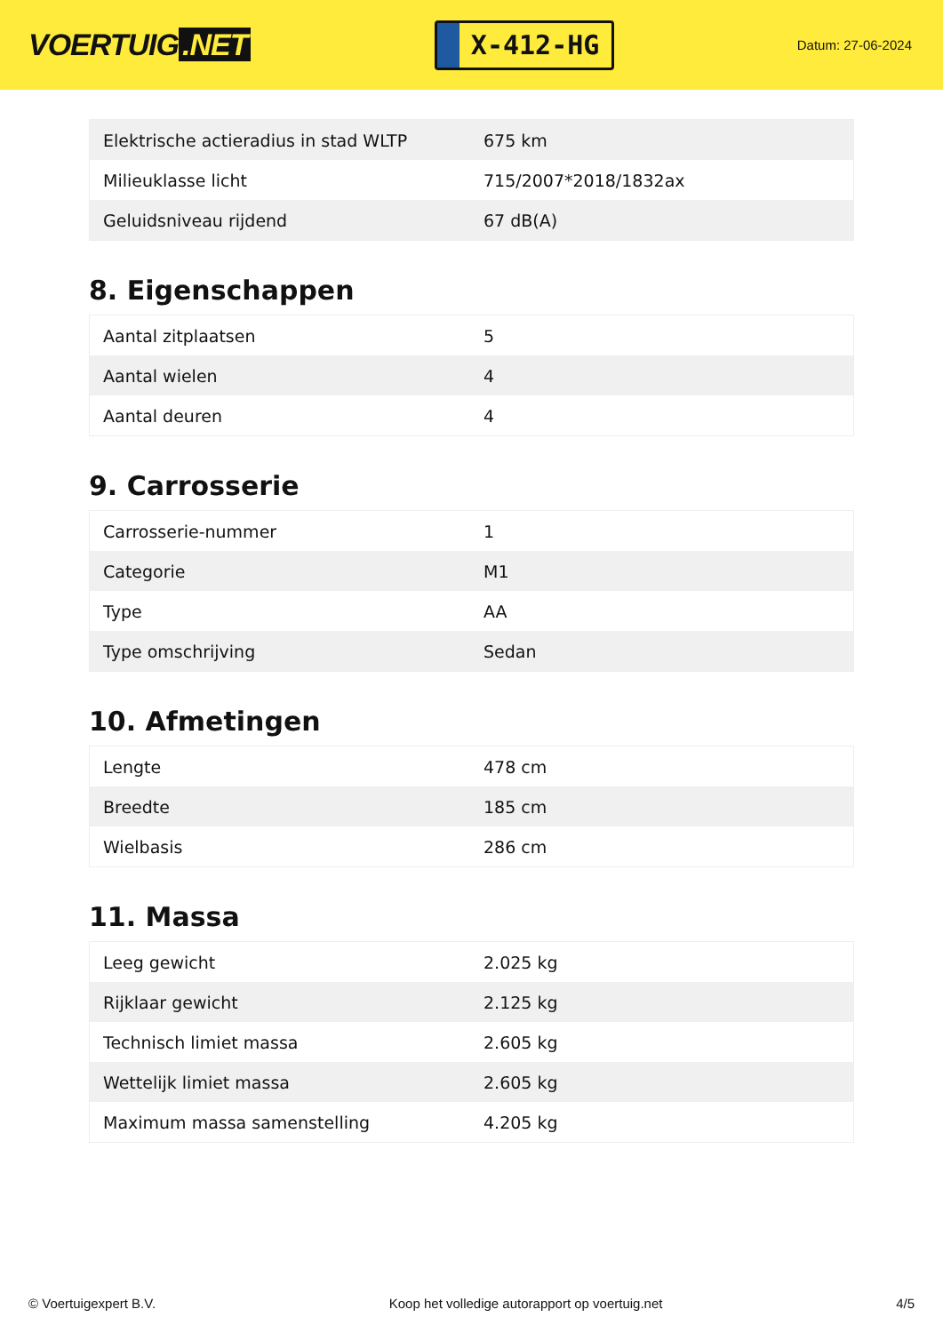VOERTUIG.NET
X-412-HG
Datum: 27-06-2024
| Elektrische actieradius in stad WLTP | 675 km |
| Milieuklasse licht | 715/2007*2018/1832ax |
| Geluidsniveau rijdend | 67 dB(A) |
8. Eigenschappen
| Aantal zitplaatsen | 5 |
| Aantal wielen | 4 |
| Aantal deuren | 4 |
9. Carrosserie
| Carrosserie-nummer | 1 |
| Categorie | M1 |
| Type | AA |
| Type omschrijving | Sedan |
10. Afmetingen
| Lengte | 478 cm |
| Breedte | 185 cm |
| Wielbasis | 286 cm |
11. Massa
| Leeg gewicht | 2.025 kg |
| Rijklaar gewicht | 2.125 kg |
| Technisch limiet massa | 2.605 kg |
| Wettelijk limiet massa | 2.605 kg |
| Maximum massa samenstelling | 4.205 kg |
© Voertuigexpert B.V. Koop het volledige autorapport op voertuig.net 4/5